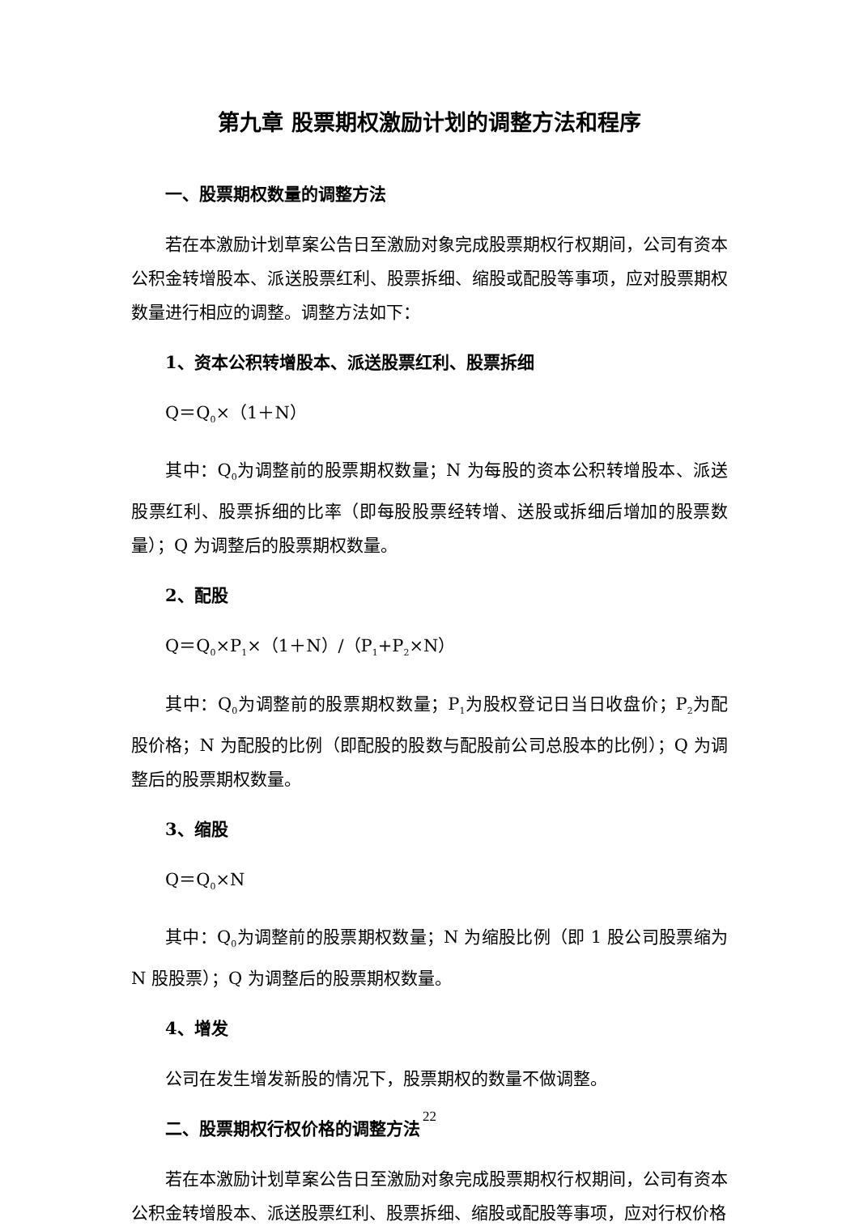第九章 股票期权激励计划的调整方法和程序
一、股票期权数量的调整方法
若在本激励计划草案公告日至激励对象完成股票期权行权期间，公司有资本公积金转增股本、派送股票红利、股票拆细、缩股或配股等事项，应对股票期权数量进行相应的调整。调整方法如下：
1、资本公积转增股本、派送股票红利、股票拆细
Q＝Q<sub>0</sub>×（1＋N）
其中：Q<sub>0</sub>为调整前的股票期权数量；N 为每股的资本公积转增股本、派送股票红利、股票拆细的比率（即每股股票经转增、送股或拆细后增加的股票数量）；Q 为调整后的股票期权数量。
2、配股
Q＝Q<sub>0</sub>×P<sub>1</sub>×（1＋N）/（P<sub>1</sub>+P<sub>2</sub>×N）
其中：Q<sub>0</sub>为调整前的股票期权数量；P<sub>1</sub>为股权登记日当日收盘价；P<sub>2</sub>为配股价格；N 为配股的比例（即配股的股数与配股前公司总股本的比例）；Q 为调整后的股票期权数量。
3、缩股
Q＝Q<sub>0</sub>×N
其中：Q<sub>0</sub>为调整前的股票期权数量；N 为缩股比例（即 1 股公司股票缩为 N 股股票）；Q 为调整后的股票期权数量。
4、增发
公司在发生增发新股的情况下，股票期权的数量不做调整。
二、股票期权行权价格的调整方法
若在本激励计划草案公告日至激励对象完成股票期权行权期间，公司有资本公积金转增股本、派送股票红利、股票拆细、缩股或配股等事项，应对行权价格
22